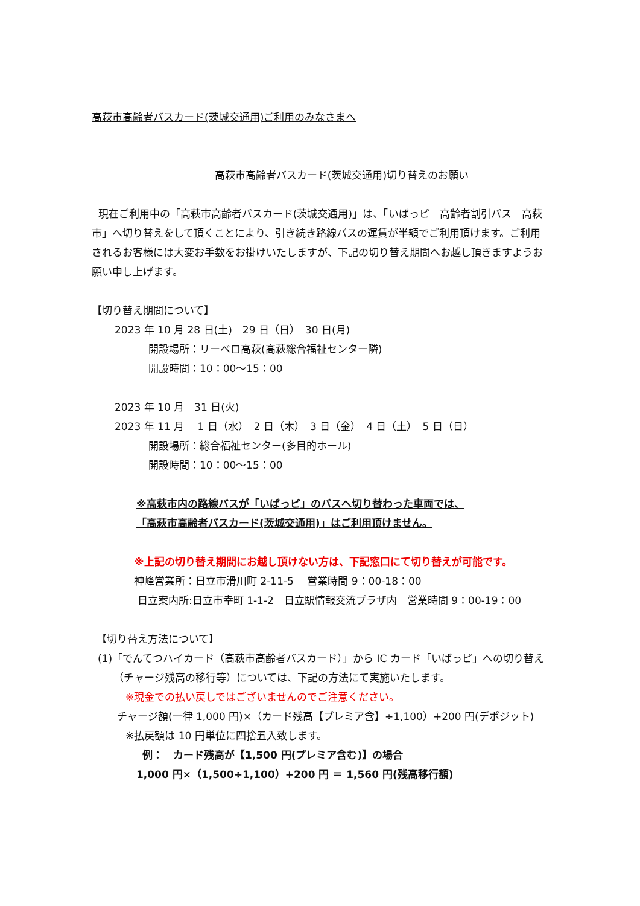高萩市高齢者バスカード(茨城交通用)ご利用のみなさまへ
高萩市高齢者バスカード(茨城交通用)切り替えのお願い
現在ご利用中の「高萩市高齢者バスカード(茨城交通用)」は、「いばっピ　高齢者割引パス　高萩市」へ切り替えをして頂くことにより、引き続き路線バスの運賃が半額でご利用頂けます。ご利用されるお客様には大変お手数をお掛けいたしますが、下記の切り替え期間へお越し頂きますようお願い申し上げます。
【切り替え期間について】
2023 年 10 月 28 日(土)　29 日（日）　30 日(月)
開設場所：リーベロ高萩(高萩総合福祉センター隣)
開設時間：10：00～15：00
2023 年 10 月　31 日(火)
2023 年 11 月　 1 日（水）　2 日（木）　3 日（金）　4 日（土）　5 日（日）
開設場所：総合福祉センター(多目的ホール)
開設時間：10：00～15：00
※高萩市内の路線バスが「いばっピ」のバスへ切り替わった車両では、
「高萩市高齢者バスカード(茨城交通用)」はご利用頂けません。
※上記の切り替え期間にお越し頂けない方は、下記窓口にて切り替えが可能です。
神峰営業所：日立市滑川町 2-11-5　 営業時間 9：00-18：00
日立案内所:日立市幸町 1-1-2　日立駅情報交流プラザ内　営業時間 9：00-19：00
【切り替え方法について】
(1)「でんてつハイカード（高萩市高齢者バスカード）」から IC カード「いばっピ」への切り替え
（チャージ残高の移行等）については、下記の方法にて実施いたします。
※現金での払い戻しではございませんのでご注意ください。
チャージ額(一律 1,000 円)×（カード残高【プレミア含】÷1,100）+200 円(デポジット)
※払戻額は 10 円単位に四捨五入致します。
例：　カード残高が【1,500 円(プレミア含む)】の場合
1,000 円×（1,500÷1,100）+200 円 ＝ 1,560 円(残高移行額)